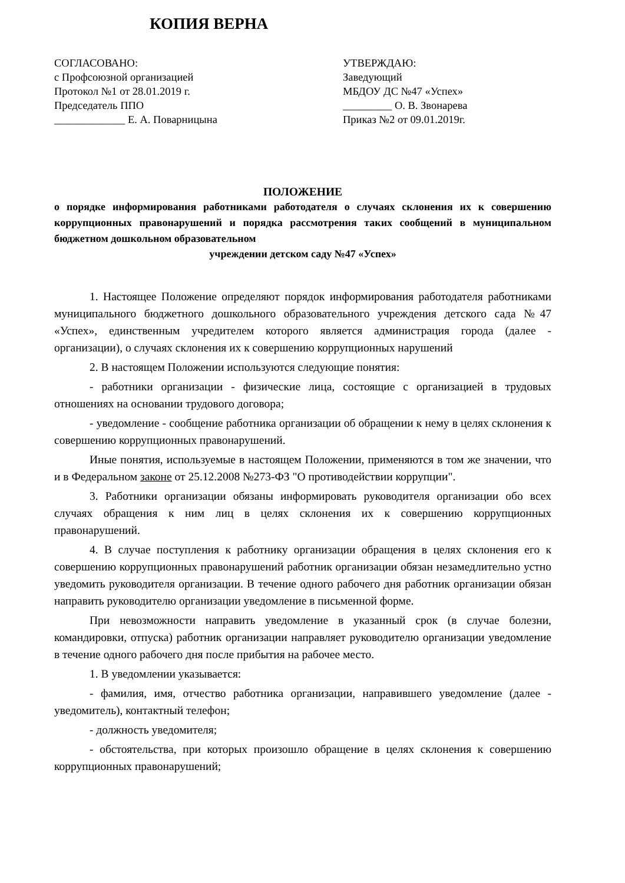КОПИЯ ВЕРНА
СОГЛАСОВАНО:
с Профсоюзной организацией
Протокол №1 от 28.01.2019 г.
Председатель ППО
_____________ Е. А. Поварницына
УТВЕРЖДАЮ:
Заведующий
МБДОУ ДС №47 «Успех»
_________ О. В. Звонарева
Приказ №2 от 09.01.2019г.
ПОЛОЖЕНИЕ
о порядке информирования работниками работодателя о случаях склонения их к совершению коррупционных правонарушений и порядка рассмотрения таких сообщений в муниципальном бюджетном дошкольном образовательном
учреждении детском саду №47 «Успех»
1. Настоящее Положение определяют порядок информирования работодателя работниками муниципального бюджетного дошкольного образовательного учреждения детского сада №47 «Успех», единственным учредителем которого является администрация города (далее - организации), о случаях склонения их к совершению коррупционных нарушений
2. В настоящем Положении используются следующие понятия:
- работники организации - физические лица, состоящие с организацией в трудовых отношениях на основании трудового договора;
- уведомление - сообщение работника организации об обращении к нему в целях склонения к совершению коррупционных правонарушений.
Иные понятия, используемые в настоящем Положении, применяются в том же значении, что и в Федеральном законе от 25.12.2008 №273-ФЗ "О противодействии коррупции".
3. Работники организации обязаны информировать руководителя организации обо всех случаях обращения к ним лиц в целях склонения их к совершению коррупционных правонарушений.
4. В случае поступления к работнику организации обращения в целях склонения его к совершению коррупционных правонарушений работник организации обязан незамедлительно устно уведомить руководителя организации. В течение одного рабочего дня работник организации обязан направить руководителю организации уведомление в письменной форме.
При невозможности направить уведомление в указанный срок (в случае болезни, командировки, отпуска) работник организации направляет руководителю организации уведомление в течение одного рабочего дня после прибытия на рабочее место.
1. В уведомлении указывается:
- фамилия, имя, отчество работника организации, направившего уведомление (далее - уведомитель), контактный телефон;
- должность уведомителя;
- обстоятельства, при которых произошло обращение в целях склонения к совершению коррупционных правонарушений;